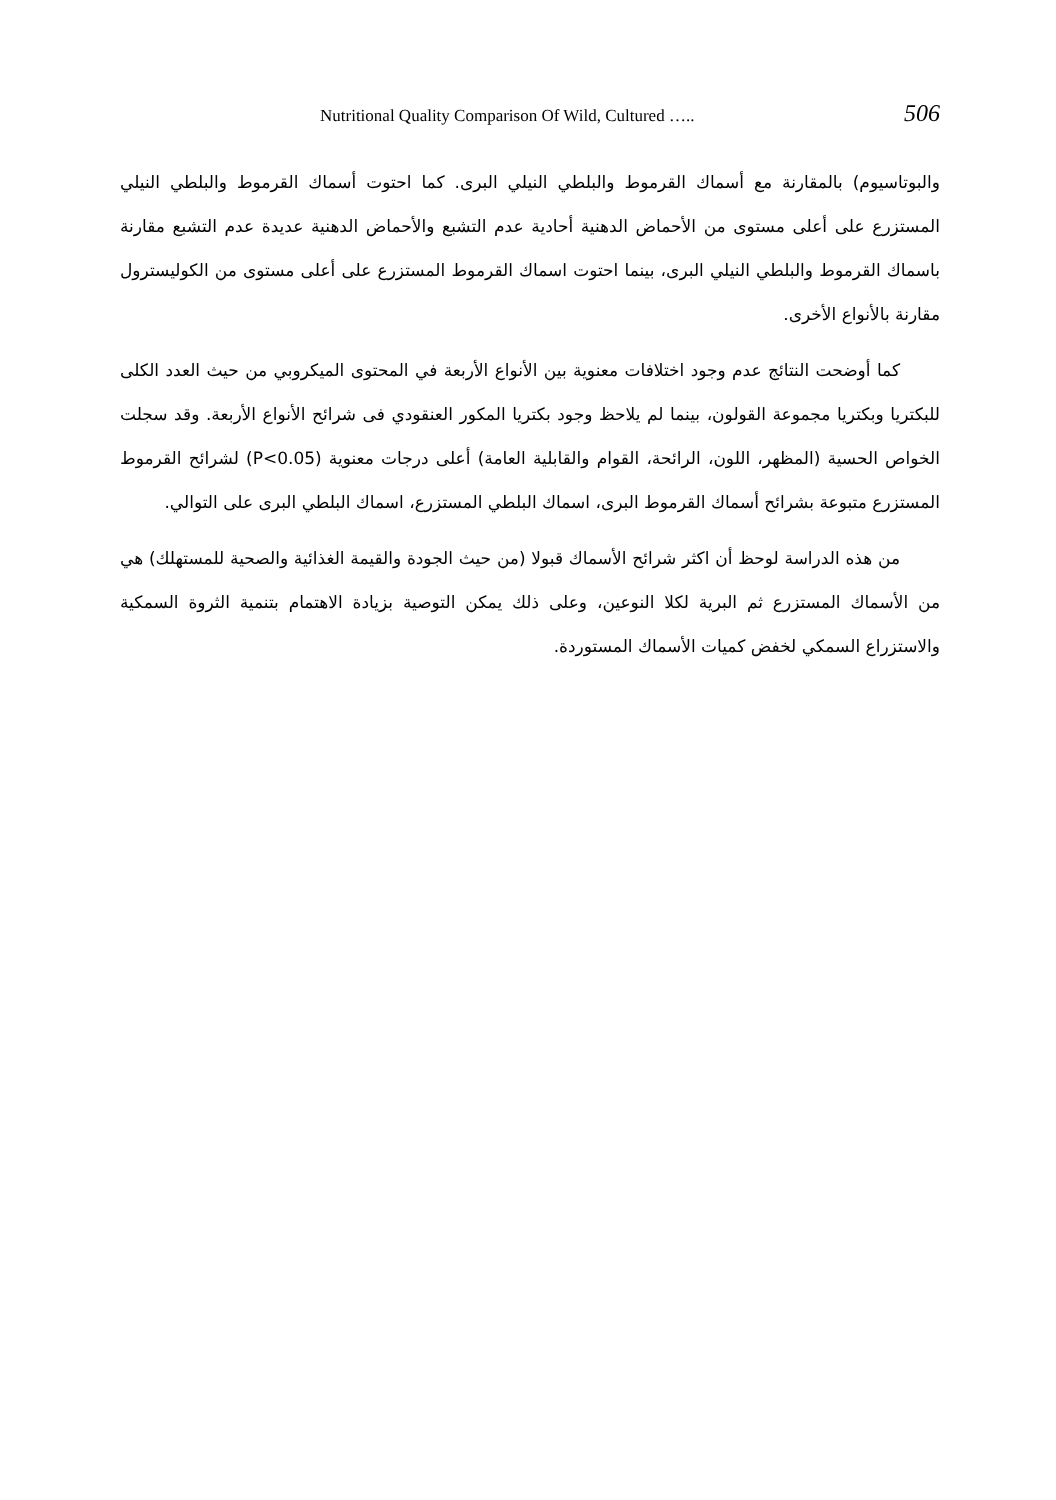Nutritional Quality Comparison Of Wild, Cultured ….. 506
والبوتاسيوم) بالمقارنة مع أسماك القرموط والبلطي النيلي البرى. كما احتوت أسماك القرموط والبلطي النيلي المستزرع على أعلى مستوى من الأحماض الدهنية أحادية عدم التشبع والأحماض الدهنية عديدة عدم التشبع مقارنة باسماك القرموط والبلطي النيلي البرى، بينما احتوت اسماك القرموط المستزرع على أعلى مستوى من الكوليسترول مقارنة بالأنواع الأخرى.
كما أوضحت النتائج عدم وجود اختلافات معنوية بين الأنواع الأربعة في المحتوى الميكروبي من حيث العدد الكلى للبكتريا وبكتريا مجموعة القولون، بينما لم يلاحظ وجود بكتريا المكور العنقودي فى شرائح الأنواع الأربعة. وقد سجلت الخواص الحسية (المظهر، اللون، الرائحة، القوام والقابلية العامة) أعلى درجات معنوية (P<0.05) لشرائح القرموط المستزرع متبوعة بشرائح أسماك القرموط البرى، اسماك البلطي المستزرع، اسماك البلطي البرى على التوالي.
من هذه الدراسة لوحظ أن اكثر شرائح الأسماك قبولا (من حيث الجودة والقيمة الغذائية والصحية للمستهلك) هي من الأسماك المستزرع ثم البرية لكلا النوعين، وعلى ذلك يمكن التوصية بزيادة الاهتمام بتنمية الثروة السمكية والاستزراع السمكي لخفض كميات الأسماك المستوردة.